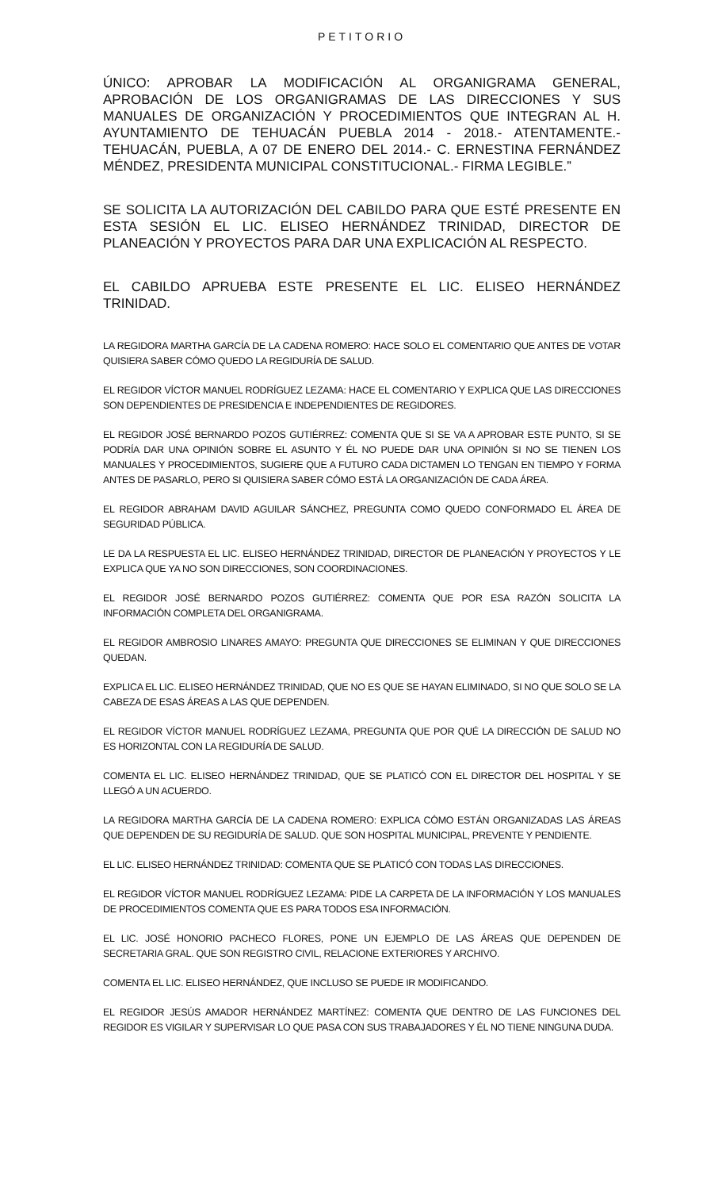PETITORIO
ÚNICO: APROBAR LA MODIFICACIÓN AL ORGANIGRAMA GENERAL, APROBACIÓN DE LOS ORGANIGRAMAS DE LAS DIRECCIONES Y SUS MANUALES DE ORGANIZACIÓN Y PROCEDIMIENTOS QUE INTEGRAN AL H. AYUNTAMIENTO DE TEHUACÁN PUEBLA 2014 - 2018.- ATENTAMENTE.- TEHUACÁN, PUEBLA, A 07 DE ENERO DEL 2014.- C. ERNESTINA FERNÁNDEZ MÉNDEZ, PRESIDENTA MUNICIPAL CONSTITUCIONAL.- FIRMA LEGIBLE.”
SE SOLICITA LA AUTORIZACIÓN DEL CABILDO PARA QUE ESTÉ PRESENTE EN ESTA SESIÓN EL LIC. ELISEO HERNÁNDEZ TRINIDAD, DIRECTOR DE PLANEACIÓN Y PROYECTOS PARA DAR UNA EXPLICACIÓN AL RESPECTO.
EL CABILDO APRUEBA ESTE PRESENTE EL LIC. ELISEO HERNÁNDEZ TRINIDAD.
LA REGIDORA MARTHA GARCÍA DE LA CADENA ROMERO: HACE SOLO EL COMENTARIO QUE ANTES DE VOTAR QUISIERA SABER CÓMO QUEDO LA REGIDURÍA DE SALUD.
EL REGIDOR VÍCTOR MANUEL RODRÍGUEZ LEZAMA: HACE EL COMENTARIO Y EXPLICA QUE LAS DIRECCIONES SON DEPENDIENTES DE PRESIDENCIA E INDEPENDIENTES DE REGIDORES.
EL REGIDOR JOSÉ BERNARDO POZOS GUTIÉRREZ: COMENTA QUE SI SE VA A APROBAR ESTE PUNTO, SI SE PODRÍA DAR UNA OPINIÓN SOBRE EL ASUNTO Y ÉL NO PUEDE DAR UNA OPINIÓN SI NO SE TIENEN LOS MANUALES Y PROCEDIMIENTOS, SUGIERE QUE A FUTURO CADA DICTAMEN LO TENGAN EN TIEMPO Y FORMA ANTES DE PASARLO, PERO SI QUISIERA SABER CÓMO ESTÁ LA ORGANIZACIÓN DE CADA ÁREA.
EL REGIDOR ABRAHAM DAVID AGUILAR SÁNCHEZ, PREGUNTA COMO QUEDO CONFORMADO EL ÁREA DE SEGURIDAD PÚBLICA.
LE DA LA RESPUESTA EL LIC. ELISEO HERNÁNDEZ TRINIDAD, DIRECTOR DE PLANEACIÓN Y PROYECTOS Y LE EXPLICA QUE YA NO SON DIRECCIONES, SON COORDINACIONES.
EL REGIDOR JOSÉ BERNARDO POZOS GUTIÉRREZ: COMENTA QUE POR ESA RAZÓN SOLICITA LA INFORMACIÓN COMPLETA DEL ORGANIGRAMA.
EL REGIDOR AMBROSIO LINARES AMAYO: PREGUNTA QUE DIRECCIONES SE ELIMINAN Y QUE DIRECCIONES QUEDAN.
EXPLICA EL LIC. ELISEO HERNÁNDEZ TRINIDAD, QUE NO ES QUE SE HAYAN ELIMINADO, SI NO QUE SOLO SE LA CABEZA DE ESAS ÁREAS A LAS QUE DEPENDEN.
EL REGIDOR VÍCTOR MANUEL RODRÍGUEZ LEZAMA, PREGUNTA QUE POR QUÉ LA DIRECCIÓN DE SALUD NO ES HORIZONTAL CON LA REGIDURÍA DE SALUD.
COMENTA EL LIC. ELISEO HERNÁNDEZ TRINIDAD, QUE SE PLATICÓ CON EL DIRECTOR DEL HOSPITAL Y SE LLEGÓ A UN ACUERDO.
LA REGIDORA MARTHA GARCÍA DE LA CADENA ROMERO: EXPLICA CÓMO ESTÁN ORGANIZADAS LAS ÁREAS QUE DEPENDEN DE SU REGIDURÍA DE SALUD. QUE SON HOSPITAL MUNICIPAL, PREVENTE Y PENDIENTE.
EL LIC. ELISEO HERNÁNDEZ TRINIDAD: COMENTA QUE SE PLATICÓ CON TODAS LAS DIRECCIONES.
EL REGIDOR VÍCTOR MANUEL RODRÍGUEZ LEZAMA: PIDE LA CARPETA DE LA INFORMACIÓN Y LOS MANUALES DE PROCEDIMIENTOS COMENTA QUE ES PARA TODOS ESA INFORMACIÓN.
EL LIC. JOSÉ HONORIO PACHECO FLORES, PONE UN EJEMPLO DE LAS ÁREAS QUE DEPENDEN DE SECRETARIA GRAL. QUE SON REGISTRO CIVIL, RELACIONE EXTERIORES Y ARCHIVO.
COMENTA EL LIC. ELISEO HERNÁNDEZ, QUE INCLUSO SE PUEDE IR MODIFICANDO.
EL REGIDOR JESÚS AMADOR HERNÁNDEZ MARTÍNEZ: COMENTA QUE DENTRO DE LAS FUNCIONES DEL REGIDOR ES VIGILAR Y SUPERVISAR LO QUE PASA CON SUS TRABAJADORES Y ÉL NO TIENE NINGUNA DUDA.